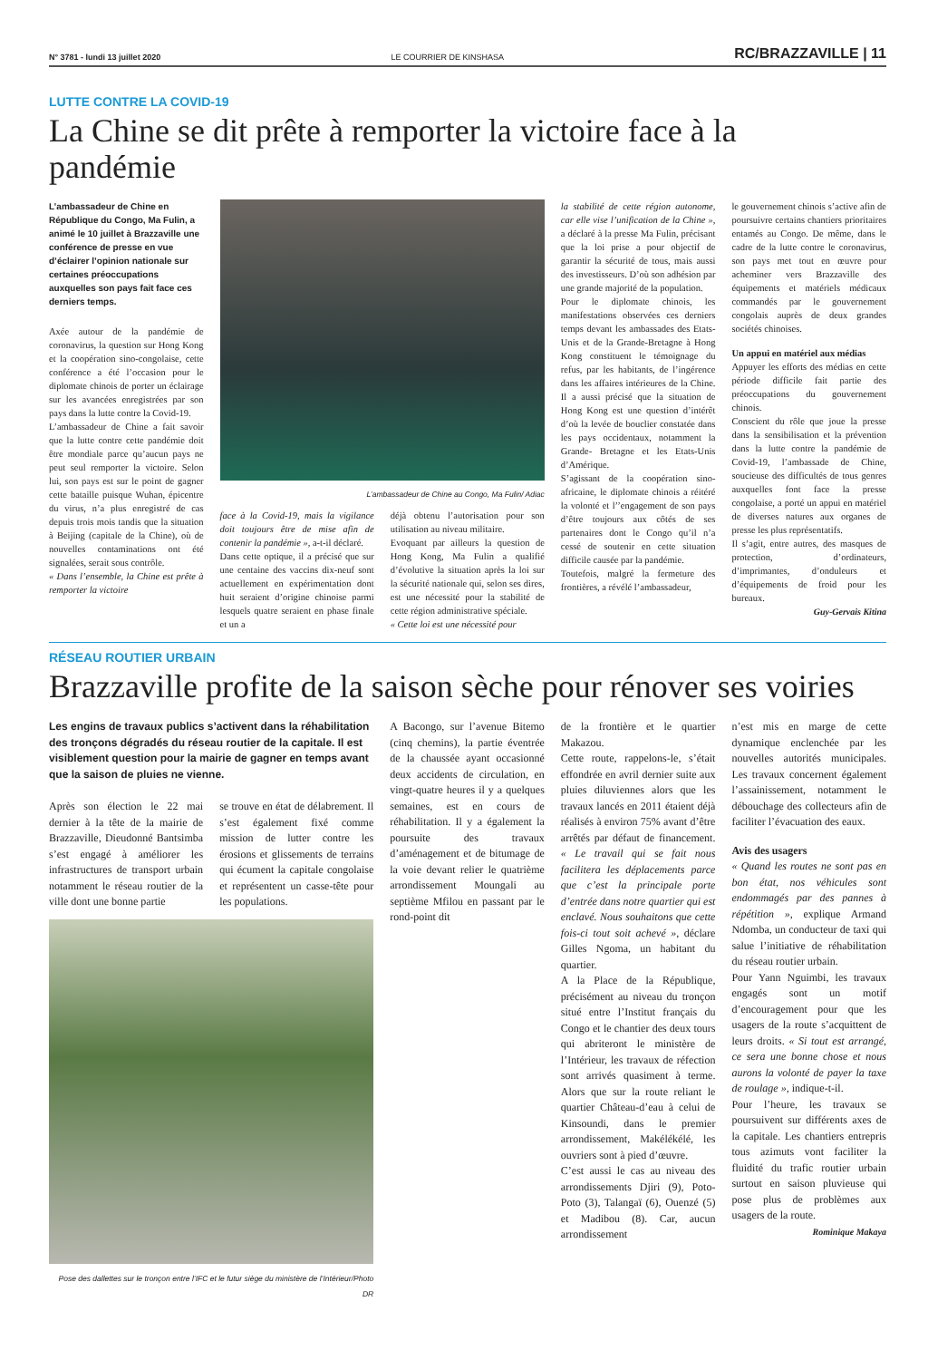N° 3781 - lundi 13 juillet 2020 LE COURRIER DE KINSHASA RC/BRAZZAVILLE | 11
LUTTE CONTRE LA COVID-19
La Chine se dit prête à remporter la victoire face à la pandémie
L’ambassadeur de Chine en République du Congo, Ma Fulin, a animé le 10 juillet à Brazzaville une conférence de presse en vue d’éclairer l’opinion nationale sur certaines préoccupations auxquelles son pays fait face ces derniers temps.
Axée autour de la pandémie de coronavirus, la question sur Hong Kong et la coopération sino-congolaise, cette conférence a été l’occasion pour le diplomate chinois de porter un éclairage sur les avancées enregistrées par son pays dans la lutte contre la Covid-19.
L’ambassadeur de Chine a fait savoir que la lutte contre cette pandémie doit être mondiale parce qu’aucun pays ne peut seul remporter la victoire. Selon lui, son pays est sur le point de gagner cette bataille puisque Wuhan, épicentre du virus, n’a plus enregistré de cas depuis trois mois tandis que la situation à Beijing (capitale de la Chine), où de nouvelles contaminations ont été signalées, serait sous contrôle.
« Dans l’ensemble, la Chine est prête à remporter la victoire
L’ambassadeur de Chine au Congo, Ma Fulin/ Adiac
face à la Covid-19, mais la vigilance doit toujours être de mise afin de contenir la pandémie », a-t-il déclaré.
Dans cette optique, il a précisé que sur une centaine des vaccins dix-neuf sont actuellement en expérimentation dont huit seraient d’origine chinoise parmi lesquels quatre seraient en phase finale et un a
déjà obtenu l’autorisation pour son utilisation au niveau militaire.
Evoquant par ailleurs la question de Hong Kong, Ma Fulin a qualifié d’évolutive la situation après la loi sur la sécurité nationale qui, selon ses dires, est une nécessité pour la stabilité de cette région administrative spéciale.
« Cette loi est une nécessité pour
la stabilité de cette région autonome, car elle vise l’unification de la Chine », a déclaré à la presse Ma Fulin, précisant que la loi prise a pour objectif de garantir la sécurité de tous, mais aussi des investisseurs. D’où son adhésion par une grande majorité de la population.
Pour le diplomate chinois, les manifestations observées ces derniers temps devant les ambassades des Etats-Unis et de la Grande-Bretagne à Hong Kong constituent le témoignage du refus, par les habitants, de l’ingérence dans les affaires intérieures de la Chine. Il a aussi précisé que la situation de Hong Kong est une question d’intérêt d’où la levée de bouclier constatée dans les pays occidentaux, notamment la Grande- Bretagne et les Etats-Unis d’Amérique.
S’agissant de la coopération sino-africaine, le diplomate chinois a réitéré la volonté et l’’engagement de son pays d’être toujours aux côtés de ses partenaires dont le Congo qu’il n’a cessé de soutenir en cette situation difficile causée par la pandémie.
Toutefois, malgré la fermeture des frontières, a révélé l’ambassadeur,
le gouvernement chinois s’active afin de poursuivre certains chantiers prioritaires entamés au Congo. De même, dans le cadre de la lutte contre le coronavirus, son pays met tout en œuvre pour acheminer vers Brazzaville des équipements et matériels médicaux commandés par le gouvernement congolais auprès de deux grandes sociétés chinoises.
Un appui en matériel aux médias
Appuyer les efforts des médias en cette période difficile fait partie des préoccupations du gouvernement chinois.
Conscient du rôle que joue la presse dans la sensibilisation et la prévention dans la lutte contre la pandémie de Covid-19, l’ambassade de Chine, soucieuse des difficultés de tous genres auxquelles font face la presse congolaise, a porté un appui en matériel de diverses natures aux organes de presse les plus représentatifs.
Il s’agit, entre autres, des masques de protection, d’ordinateurs, d’imprimantes, d’onduleurs et d’équipements de froid pour les bureaux.
Guy-Gervais Kitina
RÉSEAU ROUTIER URBAIN
Brazzaville profite de la saison sèche pour rénover ses voiries
Les engins de travaux publics s’activent dans la réhabilitation des tronçons dégradés du réseau routier de la capitale. Il est visiblement question pour la mairie de gagner en temps avant que la saison de pluies ne vienne.
Après son élection le 22 mai dernier à la tête de la mairie de Brazzaville, Dieudonné Bantsimba s’est engagé à améliorer les infrastructures de transport urbain notamment le réseau routier de la ville dont une bonne partie
se trouve en état de délabrement. Il s’est également fixé comme mission de lutter contre les érosions et glissements de terrains qui écument la capitale congolaise et représentent un casse-tête pour les populations.
Pose des dallettes sur le tronçon entre l’IFC et le futur siège du ministère de l’Intérieur/Photo DR
A Bacongo, sur l’avenue Bitemo (cinq chemins), la partie éventrée de la chaussée ayant occasionné deux accidents de circulation, en vingt-quatre heures il y a quelques semaines, est en cours de réhabilitation. Il y a également la poursuite des travaux d’aménagement et de bitumage de la voie devant relier le quatrième arrondissement Moungali au septième Mfilou en passant par le rond-point dit
de la frontière et le quartier Makazou.
Cette route, rappelons-le, s’était effondrée en avril dernier suite aux pluies diluviennes alors que les travaux lancés en 2011 étaient déjà réalisés à environ 75% avant d’être arrêtés par défaut de financement. « Le travail qui se fait nous facilitera les déplacements parce que c’est la principale porte d’entrée dans notre quartier qui est enclavé. Nous souhaitons que cette fois-ci tout soit achevé », déclare Gilles Ngoma, un habitant du quartier.
A la Place de la République, précisément au niveau du tronçon situé entre l’Institut français du Congo et le chantier des deux tours qui abriteront le ministère de l’Intérieur, les travaux de réfection sont arrivés quasiment à terme. Alors que sur la route reliant le quartier Château-d’eau à celui de Kinsoundi, dans le premier arrondissement, Makélékélé, les ouvriers sont à pied d’œuvre.
C’est aussi le cas au niveau des arrondissements Djiri (9), Poto-Poto (3), Talangaï (6), Ouenzé (5) et Madibou (8). Car, aucun arrondissement
n’est mis en marge de cette dynamique enclenchée par les nouvelles autorités municipales. Les travaux concernent également l’assainissement, notamment le débouchage des collecteurs afin de faciliter l’évacuation des eaux.
Avis des usagers
« Quand les routes ne sont pas en bon état, nos véhicules sont endommagés par des pannes à répétition », explique Armand Ndomba, un conducteur de taxi qui salue l’initiative de réhabilitation du réseau routier urbain.
Pour Yann Nguimbi, les travaux engagés sont un motif d’encouragement pour que les usagers de la route s’acquittent de leurs droits. « Si tout est arrangé, ce sera une bonne chose et nous aurons la volonté de payer la taxe de roulage », indique-t-il.
Pour l’heure, les travaux se poursuivent sur différents axes de la capitale. Les chantiers entrepris tous azimuts vont faciliter la fluidité du trafic routier urbain surtout en saison pluvieuse qui pose plus de problèmes aux usagers de la route.
Rominique Makaya